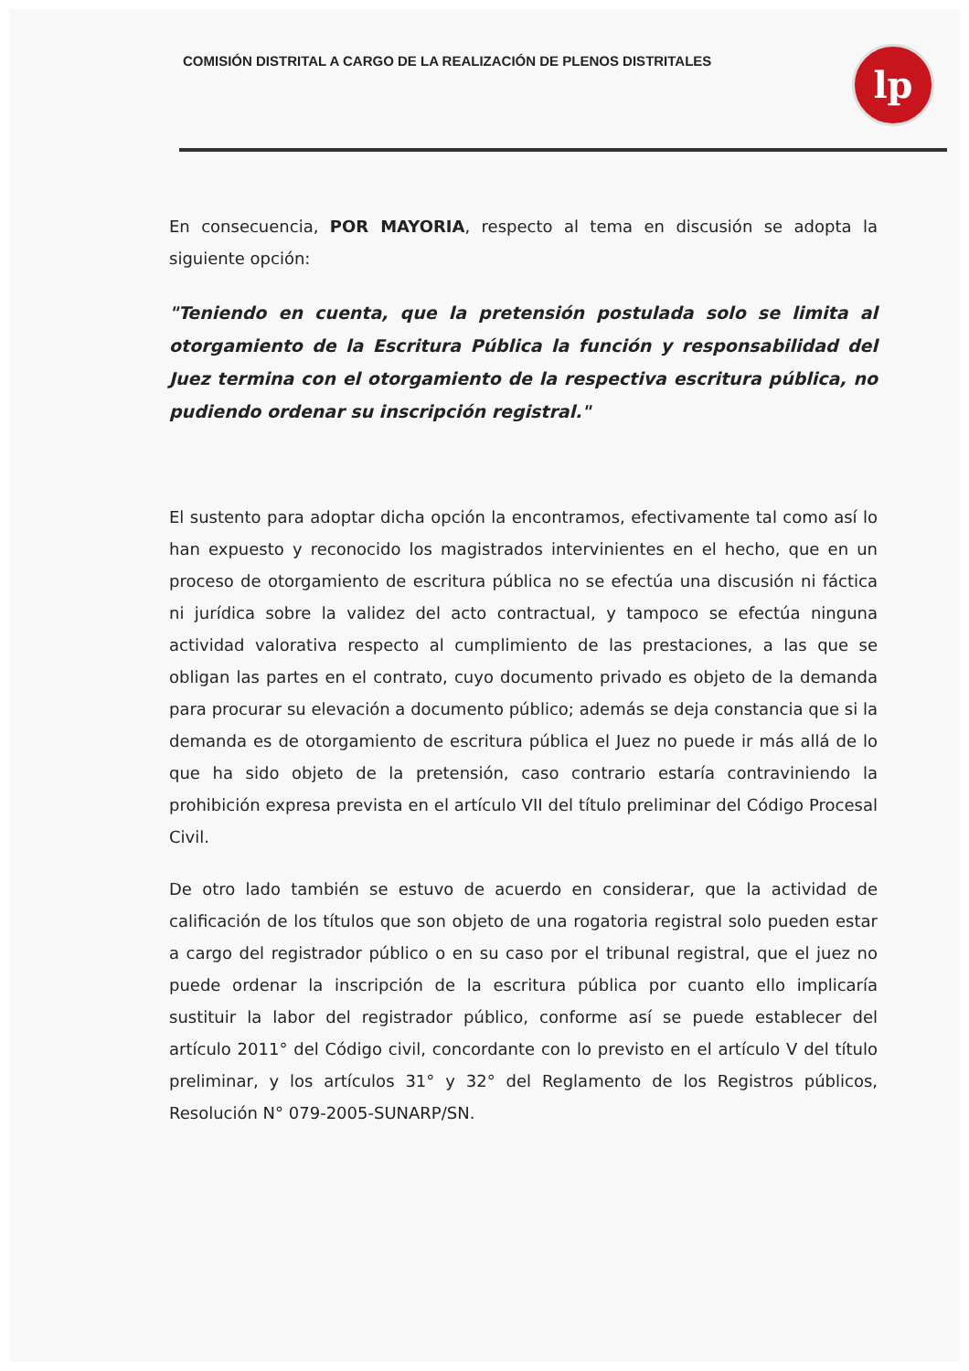COMISIÓN DISTRITAL A CARGO DE LA REALIZACIÓN DE PLENOS DISTRITALES
lp
En consecuencia, POR MAYORIA, respecto al tema en discusión se adopta la siguiente opción:
"Teniendo en cuenta, que la pretensión postulada solo se limita al otorgamiento de la Escritura Pública la función y responsabilidad del Juez termina con el otorgamiento de la respectiva escritura pública, no pudiendo ordenar su inscripción registral."
El sustento para adoptar dicha opción la encontramos, efectivamente tal como así lo han expuesto y reconocido los magistrados intervinientes en el hecho, que en un proceso de otorgamiento de escritura pública no se efectúa una discusión ni fáctica ni jurídica sobre la validez del acto contractual, y tampoco se efectúa ninguna actividad valorativa respecto al cumplimiento de las prestaciones, a las que se obligan las partes en el contrato, cuyo documento privado es objeto de la demanda para procurar su elevación a documento público; además se deja constancia que si la demanda es de otorgamiento de escritura pública el Juez no puede ir más allá de lo que ha sido objeto de la pretensión, caso contrario estaría contraviniendo la prohibición expresa prevista en el artículo VII del título preliminar del Código Procesal Civil.
De otro lado también se estuvo de acuerdo en considerar, que la actividad de calificación de los títulos que son objeto de una rogatoria registral solo pueden estar a cargo del registrador público o en su caso por el tribunal registral, que el juez no puede ordenar la inscripción de la escritura pública por cuanto ello implicaría sustituir la labor del registrador público, conforme así se puede establecer del artículo 2011° del Código civil, concordante con lo previsto en el artículo V del título preliminar, y los artículos 31° y 32° del Reglamento de los Registros públicos, Resolución N° 079-2005-SUNARP/SN.